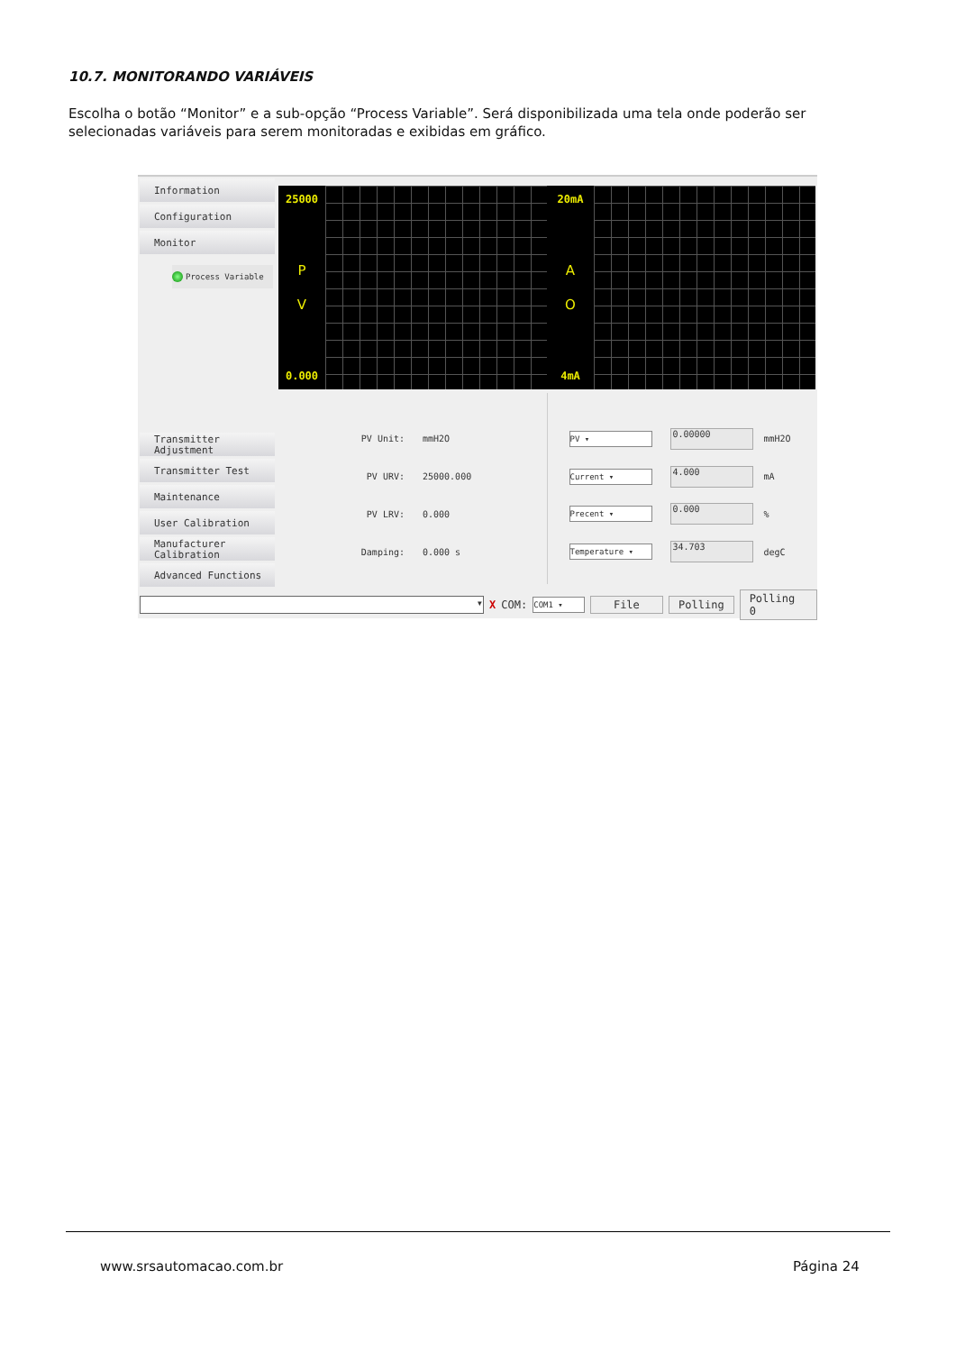10.7. MONITORANDO VARIÁVEIS
Escolha o botão “Monitor” e a sub-opção “Process Variable”. Será disponibilizada uma tela onde poderão ser selecionadas variáveis para serem monitoradas e exibidas em gráfico.
Information
Configuration
Monitor
Process Variable
Transmitter Adjustment
Transmitter Test
Maintenance
User Calibration
Manufacturer Calibration
Advanced Functions
25000
P
V
0.000
20mA
A
O
4mA
PV Unit: mmH2O
PV URV: 25000.000
PV LRV: 0.000
Damping: 0.000 s
PV ▾ 0.00000 mmH2O
Current ▾ 4.000 mA
Precent ▾ 0.000%
Temperature ▾ 34.703 degC
▾ X COM: COM1 ▾ File Polling Polling 0
www.srsautomacao.com.br Página 24